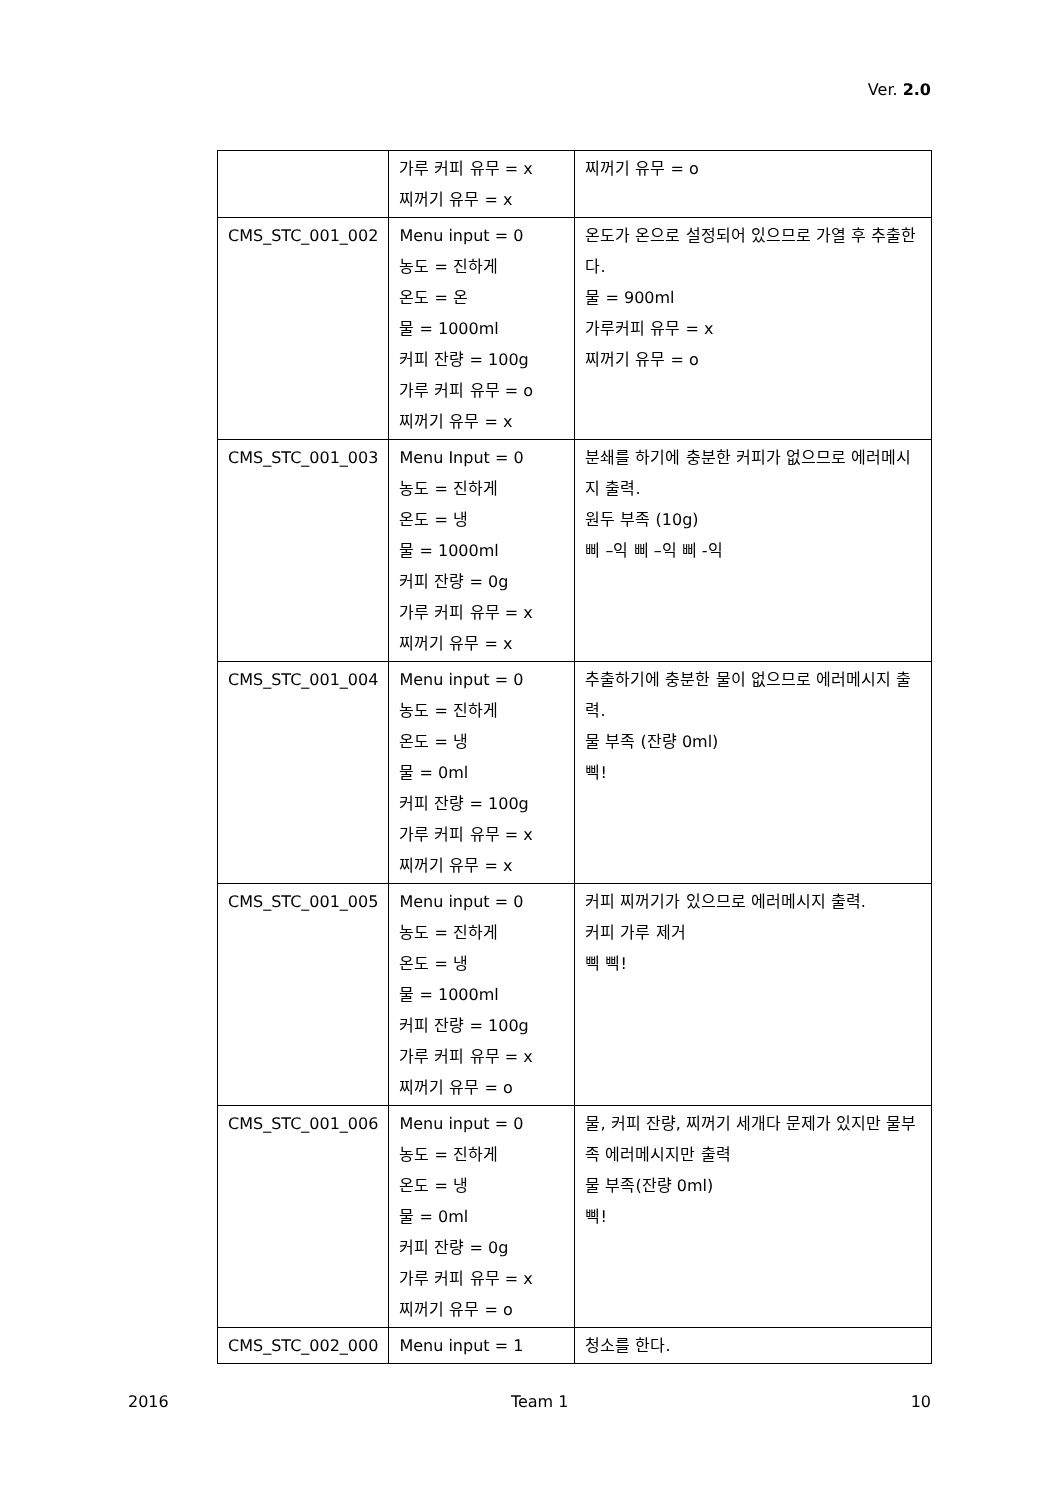Ver. 2.0
| | 가루 커피 유무 = x 찌꺼기 유무 = x | 찌꺼기 유무 = o |
| CMS_STC_001_002 | Menu input = 0 농도 = 진하게 온도 = 온 물 = 1000ml 커피 잔량 = 100g 가루 커피 유무 = o 찌꺼기 유무 = x | 온도가 온으로 설정되어 있으므로 가열 후 추출한다. 물 = 900ml 가루커피 유무 = x 찌꺼기 유무 = o |
| CMS_STC_001_003 | Menu Input = 0 농도 = 진하게 온도 = 냉 물 = 1000ml 커피 잔량 = 0g 가루 커피 유무 = x 찌꺼기 유무 = x | 분쇄를 하기에 충분한 커피가 없으므로 에러메시지 출력. 원두 부족 (10g) 삐 –익 삐 –익 삐 -익 |
| CMS_STC_001_004 | Menu input = 0 농도 = 진하게 온도 = 냉 물 = 0ml 커피 잔량 = 100g 가루 커피 유무 = x 찌꺼기 유무 = x | 추출하기에 충분한 물이 없으므로 에러메시지 출력. 물 부족 (잔량 0ml) 삑! |
| CMS_STC_001_005 | Menu input = 0 농도 = 진하게 온도 = 냉 물 = 1000ml 커피 잔량 = 100g 가루 커피 유무 = x 찌꺼기 유무 = o | 커피 찌꺼기가 있으므로 에러메시지 출력. 커피 가루 제거 삑 삑! |
| CMS_STC_001_006 | Menu input = 0 농도 = 진하게 온도 = 냉 물 = 0ml 커피 잔량 = 0g 가루 커피 유무 = x 찌꺼기 유무 = o | 물, 커피 잔량, 찌꺼기 세개다 문제가 있지만 물부족 에러메시지만 출력 물 부족(잔량 0ml) 삑! |
| CMS_STC_002_000 | Menu input = 1 | 청소를 한다. |
2016 Team 1 10